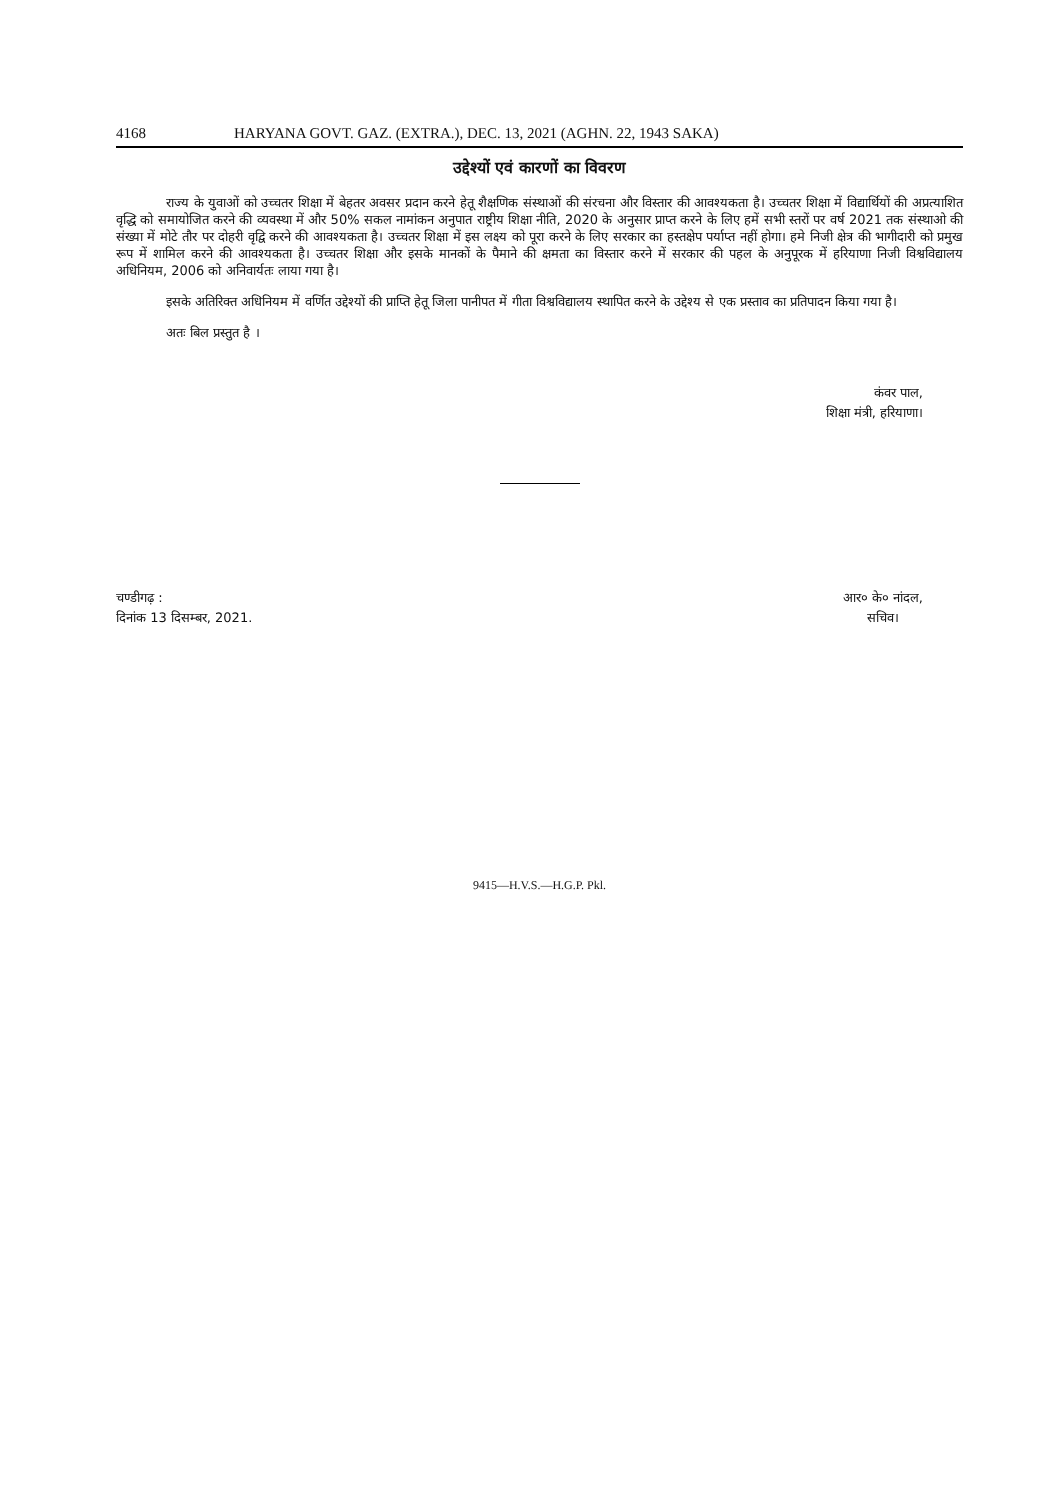4168 HARYANA GOVT. GAZ. (EXTRA.), DEC. 13, 2021 (AGHN. 22, 1943 SAKA)
उद्देश्यों एवं कारणों का विवरण
राज्य के युवाओं को उच्चतर शिक्षा में बेहतर अवसर प्रदान करने हेतू शैक्षणिक संस्थाओं की संरचना और विस्तार की आवश्यकता है। उच्चतर शिक्षा में विद्यार्थियों की अप्रत्याशित वृद्धि को समायोजित करने की व्यवस्था में और 50% सकल नामांकन अनुपात राष्ट्रीय शिक्षा नीति, 2020 के अनुसार प्राप्त करने के लिए हमें सभी स्तरों पर वर्ष 2021 तक संस्थाओ की संख्या में मोटे तौर पर दोहरी वृद्वि करने की आवश्यकता है। उच्चतर शिक्षा में इस लक्ष्य को पूरा करने के लिए सरकार का हस्तक्षेप पर्याप्त नहीं होगा। हमे निजी क्षेत्र की भागीदारी को प्रमुख रूप में शामिल करने की आवश्यकता है। उच्चतर शिक्षा और इसके मानकों के पैमाने की क्षमता का विस्तार करने में सरकार की पहल के अनुपूरक में हरियाणा निजी विश्वविद्यालय अधिनियम, 2006 को अनिवार्यतः लाया गया है।
इसके अतिरिक्त अधिनियम में वर्णित उद्देश्यों की प्राप्ति हेतू जिला पानीपत में गीता विश्वविद्यालय स्थापित करने के उद्देश्य से एक प्रस्ताव का प्रतिपादन किया गया है।
अतः बिल प्रस्तुत है ।
कंवर पाल,
शिक्षा मंत्री, हरियाणा।
चण्डीगढ़ :
दिनांक 13 दिसम्बर, 2021.
आर० के० नांदल,
सचिव।
9415—H.V.S.—H.G.P. Pkl.